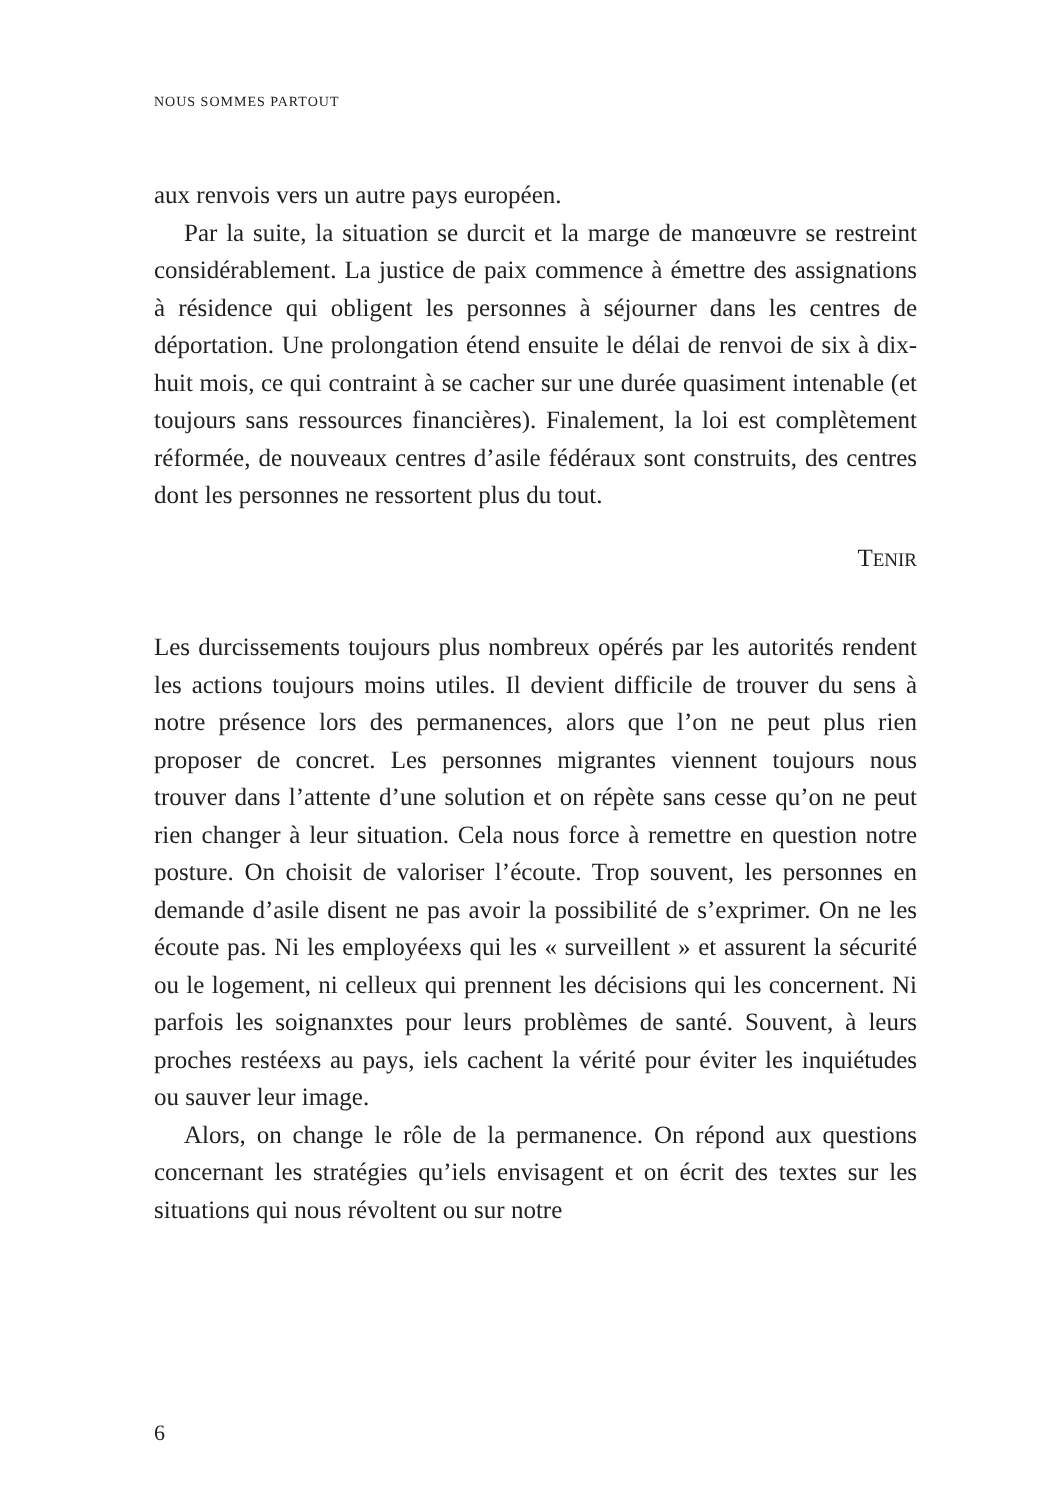NOUS SOMMES PARTOUT
aux renvois vers un autre pays européen.
Par la suite, la situation se durcit et la marge de manœuvre se restreint considérablement. La justice de paix commence à émettre des assignations à résidence qui obligent les personnes à séjourner dans les centres de déportation. Une prolongation étend ensuite le délai de renvoi de six à dix-huit mois, ce qui contraint à se cacher sur une durée quasiment intenable (et toujours sans ressources financières). Finalement, la loi est complètement réformée, de nouveaux centres d’asile fédéraux sont construits, des centres dont les personnes ne ressortent plus du tout.
TENIR
Les durcissements toujours plus nombreux opérés par les autorités rendent les actions toujours moins utiles. Il devient difficile de trouver du sens à notre présence lors des permanences, alors que l’on ne peut plus rien proposer de concret. Les personnes migrantes viennent toujours nous trouver dans l’attente d’une solution et on répète sans cesse qu’on ne peut rien changer à leur situation. Cela nous force à remettre en question notre posture. On choisit de valoriser l’écoute. Trop souvent, les personnes en demande d’asile disent ne pas avoir la possibilité de s’exprimer. On ne les écoute pas. Ni les employéexs qui les « surveillent » et assurent la sécurité ou le logement, ni celleux qui prennent les décisions qui les concernent. Ni parfois les soignanxtes pour leurs problèmes de santé. Souvent, à leurs proches restéexs au pays, iels cachent la vérité pour éviter les inquiétudes ou sauver leur image.
Alors, on change le rôle de la permanence. On répond aux questions concernant les stratégies qu’iels envisagent et on écrit des textes sur les situations qui nous révoltent ou sur notre
6